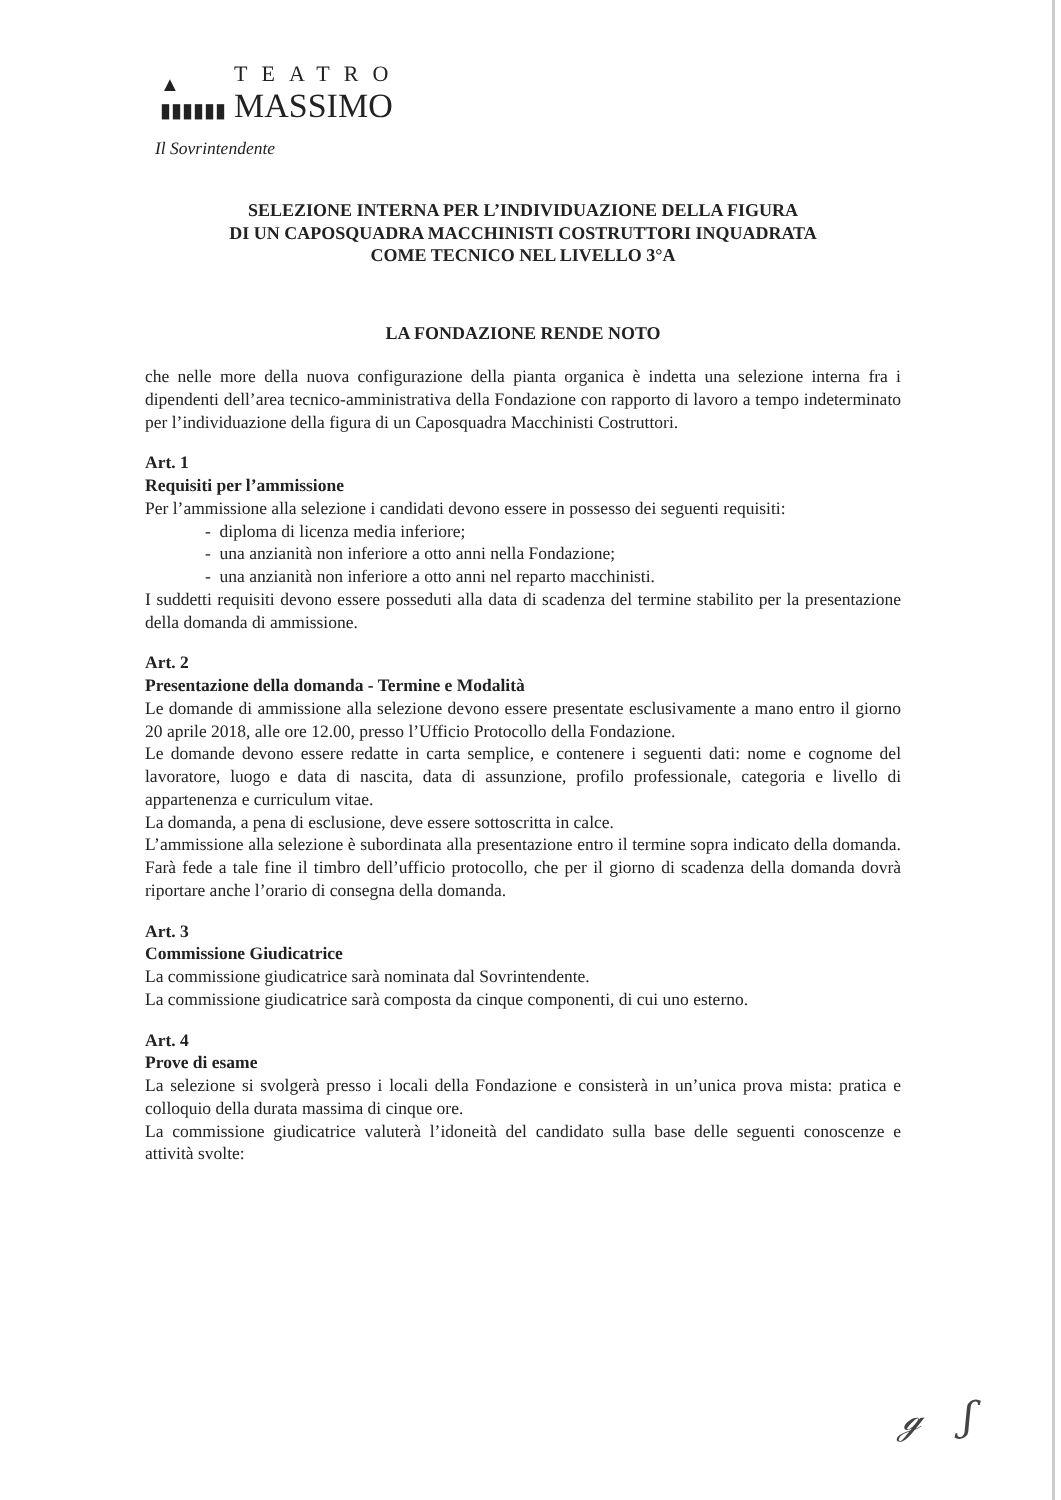▲
▮▮▮▮▮▮
TEATRO
MASSIMO
Il Sovrintendente
SELEZIONE INTERNA PER L’INDIVIDUAZIONE DELLA FIGURA
DI UN CAPOSQUADRA MACCHINISTI COSTRUTTORI INQUADRATA
COME TECNICO NEL LIVELLO 3°A
LA FONDAZIONE RENDE NOTO
che nelle more della nuova configurazione della pianta organica è indetta una selezione interna fra i dipendenti dell’area tecnico-amministrativa della Fondazione con rapporto di lavoro a tempo indeterminato per l’individuazione della figura di un Caposquadra Macchinisti Costruttori.
Art. 1
Requisiti per l’ammissione
Per l’ammissione alla selezione i candidati devono essere in possesso dei seguenti requisiti:
- diploma di licenza media inferiore;
- una anzianità non inferiore a otto anni nella Fondazione;
- una anzianità non inferiore a otto anni nel reparto macchinisti.
I suddetti requisiti devono essere posseduti alla data di scadenza del termine stabilito per la presentazione della domanda di ammissione.
Art. 2
Presentazione della domanda - Termine e Modalità
Le domande di ammissione alla selezione devono essere presentate esclusivamente a mano entro il giorno 20 aprile 2018, alle ore 12.00, presso l’Ufficio Protocollo della Fondazione.
Le domande devono essere redatte in carta semplice, e contenere i seguenti dati: nome e cognome del lavoratore, luogo e data di nascita, data di assunzione, profilo professionale, categoria e livello di appartenenza e curriculum vitae.
La domanda, a pena di esclusione, deve essere sottoscritta in calce.
L’ammissione alla selezione è subordinata alla presentazione entro il termine sopra indicato della domanda. Farà fede a tale fine il timbro dell’ufficio protocollo, che per il giorno di scadenza della domanda dovrà riportare anche l’orario di consegna della domanda.
Art. 3
Commissione Giudicatrice
La commissione giudicatrice sarà nominata dal Sovrintendente.
La commissione giudicatrice sarà composta da cinque componenti, di cui uno esterno.
Art. 4
Prove di esame
La selezione si svolgerà presso i locali della Fondazione e consisterà in un’unica prova mista: pratica e colloquio della durata massima di cinque ore.
La commissione giudicatrice valuterà l’idoneità del candidato sulla base delle seguenti conoscenze e attività svolte:
ℊ ʃ